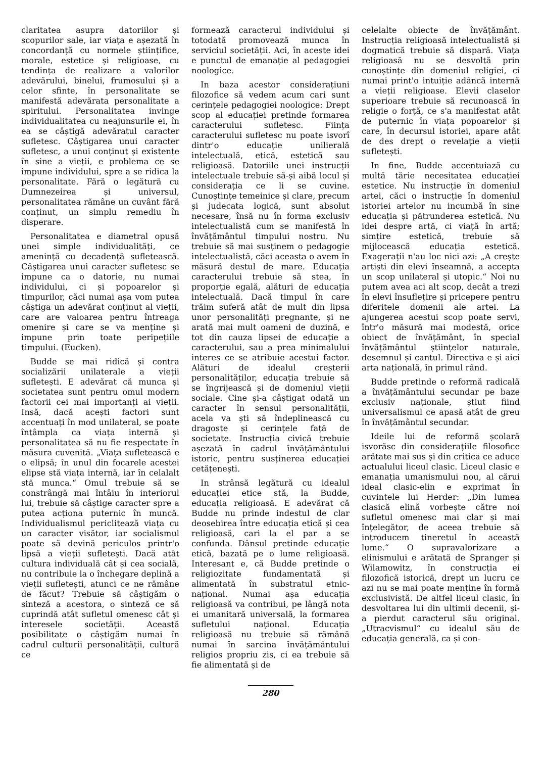claritatea asupra datoriilor și scopurilor sale, iar viața e așezată în concordanță cu normele științifice, morale, estetice și religioase, cu tendința de realizare a valorilor adevărului, binelui, frumosului și a celor sfinte, în personalitate se manifestă adevărata personalitate a spiritului. Personalitatea invinge individualitatea cu neajunsurile ei, în ea se câștigă adevăratul caracter sufletesc. Câștigarea unui caracter sufletesc, a unui conținut și existențe în sine a vieții, e problema ce se impune individului, spre a se ridica la personalitate. Fără o legătură cu Dumnezeirea și universul, personalitatea rămâne un cuvânt fără conținut, un simplu remediu în disperare.
Personalitatea e diametral opusă unei simple individualități, ce amenință cu decadență sufletească. Câștigarea unui caracter sufletesc se impune ca o datorie, nu numai individului, ci și popoarelor și timpurilor, căci numai așa vom putea câștiga un adevărat conținut al vieții, care are valoarea pentru întreaga omenire și care se va menține și impune prin toate peripețiile timpului. (Eucken).
Budde se mai ridică și contra socializării unilaterale a vieții sufletești. E adevărat că munca și societatea sunt pentru omul modern factorii cei mai importanți ai vieții. Insă, dacă acești factori sunt accentuați în mod unilateral, se poate întâmpla ca viața internă și personalitatea să nu fie respectate în măsura cuvenită. „Viața sufletească e o elipsă; în unul din focarele acestei elipse stă viața internă, iar în celalalt stă munca.“ Omul trebuie să se constrângă mai întâiu în interiorul lui, trebuie să câștige caracter spre a putea acționa puternic în muncă. Individualismul periclitează viața cu un caracter visător, iar socialismul poate să devină periculos printr'o lipsă a vieții sufletești. Dacă atât cultura individuală cât și cea socială, nu contribuie la o închegare deplină a vieții sufletești, atunci ce ne rămâne de făcut? Trebuie să câștigăm o sinteză a acestora, o sinteză ce să cuprindă atât sufletul omenesc cât și interesele societății. Această posibilitate o câștigăm numai în cadrul culturii personalității, cultură ce
formează caracterul individului și totodată promovează munca în serviciul societății. Aci, în aceste idei e punctul de emanație al pedagogiei noologice.
In baza acestor considerațiuni filozofice să vedem acum cari sunt cerințele pedagogiei noologice: Drept scop al educației pretinde formarea caracterului sufletesc. Ființa caracterului sufletesc nu poate isvorî dintr'o educație unilierală intelectuală, etică, estetică sau religioasă. Datoriile unei instrucții intelectuale trebuie să-și aibă locul și considerația ce li se cuvine. Cunoștințe temeinice și clare, precum și judecata logică, sunt absolut necesare, însă nu în forma exclusiv intelectualistă cum se manifestă în învățământul timpului nostru. Nu trebuie să mai susținem o pedagogie intelectualistă, căci aceasta o avem în măsură destul de mare. Educația caracterului trebuie să stea, în proporție egală, alături de educația intelectuală. Dacă timpul în care trăim suferă atât de mult din lipsa unor personalități pregnante, și ne arată mai mult oameni de duzină, e tot din cauza lipsei de educație a caracterului, sau a prea minimalului interes ce se atribuie acestui factor. Alături de idealul creșterii personalităților, educația trebuie să se îngrijească și de domeniul vieții sociale. Cine și-a câștigat odată un caracter în sensul personalității, acela va ști să îndeplinească cu dragoste și cerințele față de societate. Instrucția civică trebuie așezată în cadrul învățământului istoric, pentru susținerea educației cetățenești.
In strânsă legătură cu idealul educației etice stă, la Budde, educația religioasă. E adevărat că Budde nu prinde indestul de clar deosebirea între educația etică și cea religioasă, cari la el par a se confunda. Dânsul pretinde educație etică, bazată pe o lume religioasă. Interesant e, că Budde pretinde o religiozitate fundamentată și alimentată în substratul etnic-național. Numai așa educația religioasă va contribui, pe lângă nota ei umanitară universală, la formarea sufletului național. Educația religioasă nu trebuie să rămână numai în sarcina învățământului religios propriu zis, ci ea trebuie să fie alimentată și de
celelalte obiecte de învățământ. Instrucția religioasă intelectualistă și dogmatică trebuie să dispară. Viața religioasă nu se desvoltă prin cunoștințe din domeniul religiei, ci numai print'o intuiție adâncă internă a vieții religioase. Elevii claselor superioare trebuie să recunoască în religie o forță, ce s'a manifestat atât de puternic în viața popoarelor și care, în decursul istoriei, apare atât de des drept o revelație a vieții sufletești.
In fine, Budde accentuiază cu multă tărie necesitatea educației estetice. Nu instrucție în domeniul artei, căci o instrucție în domeniul istoriei artelor nu incumbă în sine educația și pătrunderea estetică. Nu idei despre artă, ci viață în artă; simțire estetică, trebuie să mijlocească educația estetică. Exagerații n'au loc nici azi: „A crește artiști din elevi înseamnă, a accepta un scop unilateral și utopic.“ Noi nu putem avea aci alt scop, decât a trezi în elevi însuflețire și pricepere pentru diferitele domenii ale artei. La ajungerea acestui scop poate servi, într'o măsură mai modestă, orice obiect de învățământ, în special învățământul științelor naturale, desemnul și cantul. Directiva e și aici arta națională, în primul rând.
Budde pretinde o reformă radicală a învățământului secundar pe baze exclusiv naționale, știut fiind universalismul ce apasă atât de greu în învățământul secundar.
Ideile lui de reformă școlară isvorăsc din considerațiile filosofice arătate mai sus și din critica ce aduce actualului liceul clasic. Liceul clasic e emanația umanismului nou, al cărui ideal clasic-elin e exprimat în cuvintele lui Herder: „Din lumea clasică elină vorbește către noi sufletul omenesc mai clar și mai înțelegător, de aceea trebuie să introducem tineretul în această lume.“ O supravalorizare a elinismului e arătată de Spranger și Wilamowitz, în construcția ei filozofică istorică, drept un lucru ce azi nu se mai poate menține în formă exclusivistă. De altfel liceul clasic, în desvoltarea lui din ultimii decenii, și-a pierdut caracterul său original. „Utracvismul“ cu idealul său de educația generală, ca și con-
280